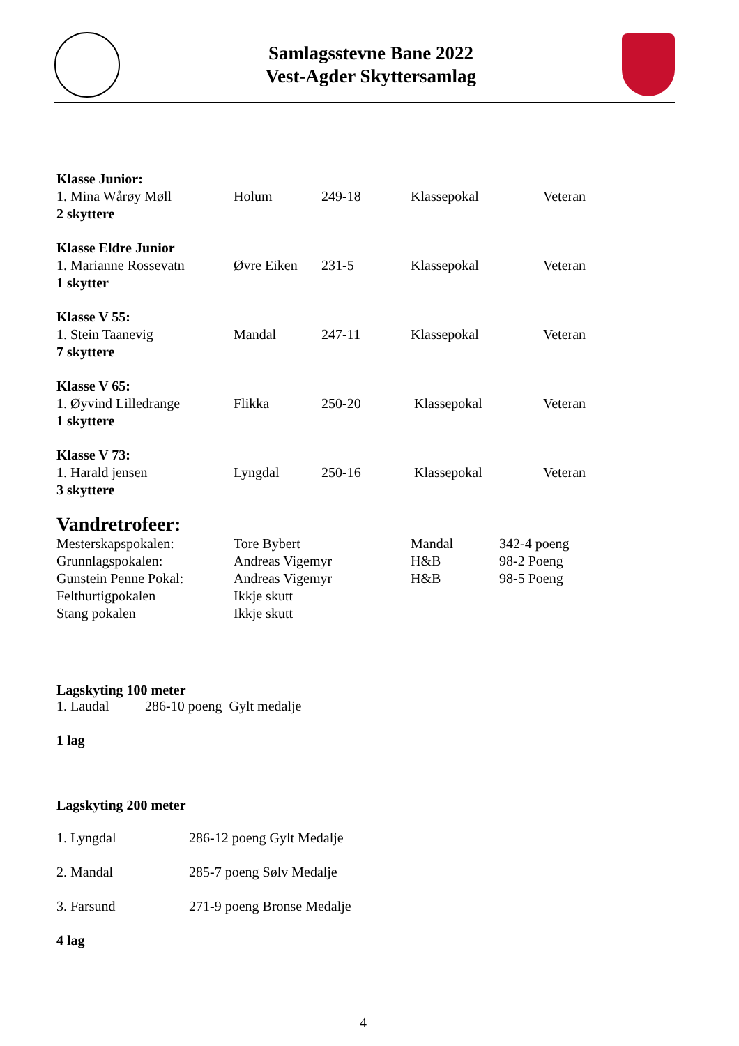Samlagsstevne Bane 2022
Vest-Agder Skyttersamlag
| Klasse Junior: | | | | |
| 1. Mina Wårøy Møll | Holum | 249-18 | Klassepokal | Veteran |
| 2 skyttere | | | | |
| Klasse Eldre Junior | | | | |
| 1. Marianne Rossevatn | Øvre Eiken | 231-5 | Klassepokal | Veteran |
| 1 skytter | | | | |
| Klasse V 55: | | | | |
| 1. Stein Taanevig | Mandal | 247-11 | Klassepokal | Veteran |
| 7 skyttere | | | | |
| Klasse V 65: | | | | |
| 1. Øyvind Lilledrange | Flikka | 250-20 | Klassepokal | Veteran |
| 1 skyttere | | | | |
| Klasse V 73: | | | | |
| 1. Harald jensen | Lyngdal | 250-16 | Klassepokal | Veteran |
| 3 skyttere | | | | |
Vandretrofeer:
| Mesterskapspokalen: | Tore Bybert | Mandal | 342-4 poeng |
| Grunnlagspokalen: | Andreas Vigemyr | H&B | 98-2 Poeng |
| Gunstein Penne Pokal: | Andreas Vigemyr | H&B | 98-5 Poeng |
| Felthurtigpokalen | Ikkje skutt | | |
| Stang pokalen | Ikkje skutt | | |
Lagskyting 100 meter
| 1. Laudal | 286-10 poeng Gylt medalje |
1 lag
Lagskyting 200 meter
| 1. Lyngdal | 286-12 poeng Gylt Medalje |
| 2. Mandal | 285-7 poeng Sølv Medalje |
| 3. Farsund | 271-9 poeng Bronse Medalje |
4 lag
4